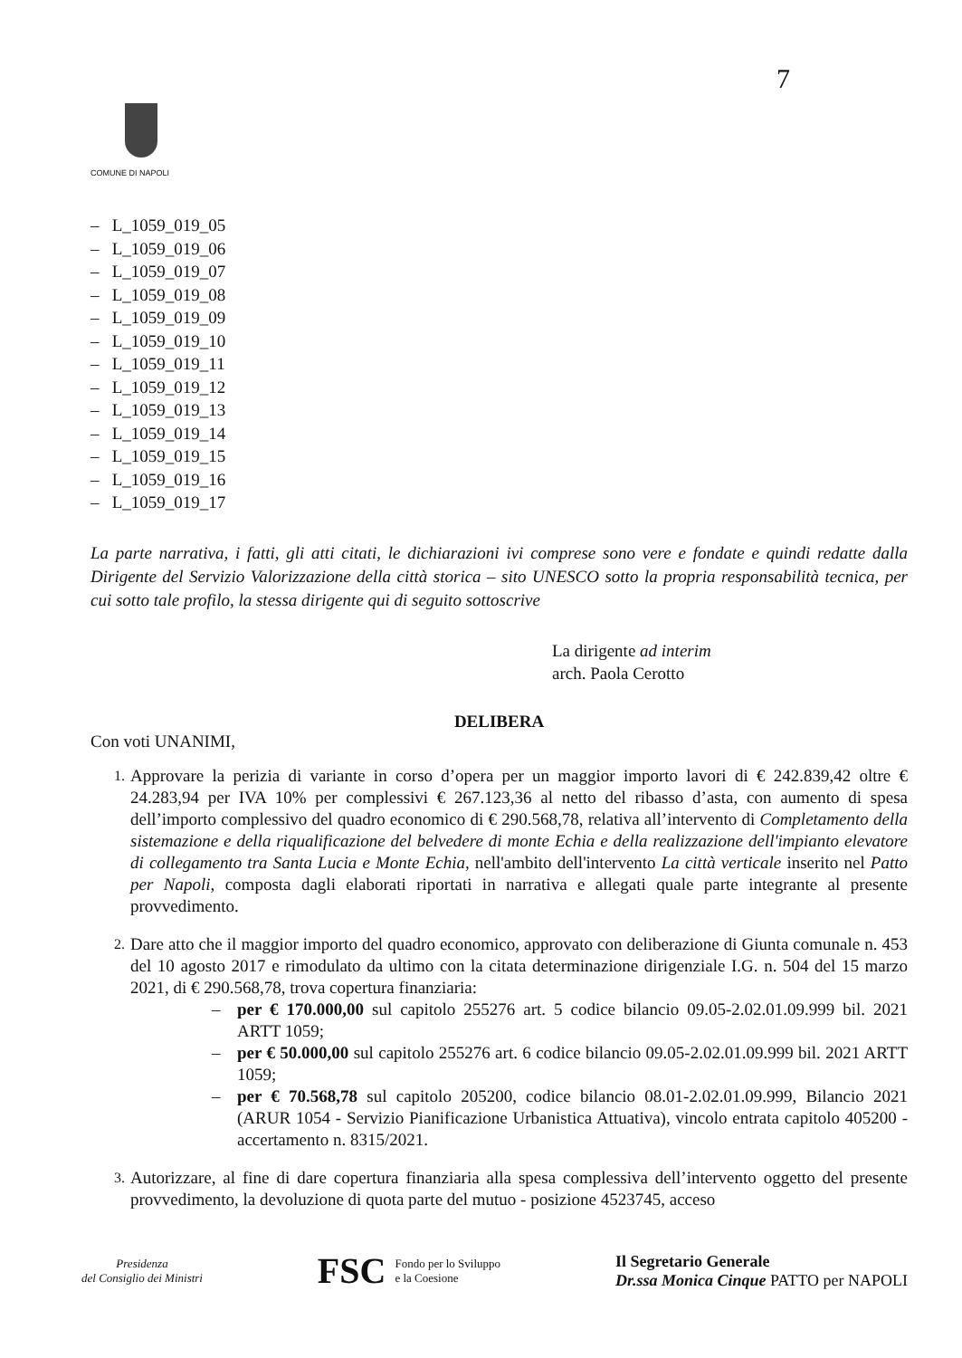7
COMUNE DI NAPOLI
– L_1059_019_05
– L_1059_019_06
– L_1059_019_07
– L_1059_019_08
– L_1059_019_09
– L_1059_019_10
– L_1059_019_11
– L_1059_019_12
– L_1059_019_13
– L_1059_019_14
– L_1059_019_15
– L_1059_019_16
– L_1059_019_17
La parte narrativa, i fatti, gli atti citati, le dichiarazioni ivi comprese sono vere e fondate e quindi redatte dalla Dirigente del Servizio Valorizzazione della città storica – sito UNESCO sotto la propria responsabilità tecnica, per cui sotto tale profilo, la stessa dirigente qui di seguito sottoscrive
La dirigente ad interim
arch. Paola Cerotto
DELIBERA
Con voti UNANIMI,
1. Approvare la perizia di variante in corso d’opera per un maggior importo lavori di € 242.839,42 oltre € 24.283,94 per IVA 10% per complessivi € 267.123,36 al netto del ribasso d’asta, con aumento di spesa dell’importo complessivo del quadro economico di € 290.568,78, relativa all’intervento di Completamento della sistemazione e della riqualificazione del belvedere di monte Echia e della realizzazione dell'impianto elevatore di collegamento tra Santa Lucia e Monte Echia, nell'ambito dell'intervento La città verticale inserito nel Patto per Napoli, composta dagli elaborati riportati in narrativa e allegati quale parte integrante al presente provvedimento.
2. Dare atto che il maggior importo del quadro economico, approvato con deliberazione di Giunta comunale n. 453 del 10 agosto 2017 e rimodulato da ultimo con la citata determinazione dirigenziale I.G. n. 504 del 15 marzo 2021, di € 290.568,78, trova copertura finanziaria:
– per € 170.000,00 sul capitolo 255276 art. 5 codice bilancio 09.05-2.02.01.09.999 bil. 2021 ARTT 1059;
– per € 50.000,00 sul capitolo 255276 art. 6 codice bilancio 09.05-2.02.01.09.999 bil. 2021 ARTT 1059;
– per € 70.568,78 sul capitolo 205200, codice bilancio 08.01-2.02.01.09.999, Bilancio 2021 (ARUR 1054 - Servizio Pianificazione Urbanistica Attuativa), vincolo entrata capitolo 405200 - accertamento n. 8315/2021.
3. Autorizzare, al fine di dare copertura finanziaria alla spesa complessiva dell’intervento oggetto del presente provvedimento, la devoluzione di quota parte del mutuo - posizione 4523745, acceso
Presidenza
del Consiglio dei Ministri
FSC Fondo per lo Sviluppo
e la Coesione
Il Segretario Generale
Dr.ssa Monica Cinque PATTO per NAPOLI